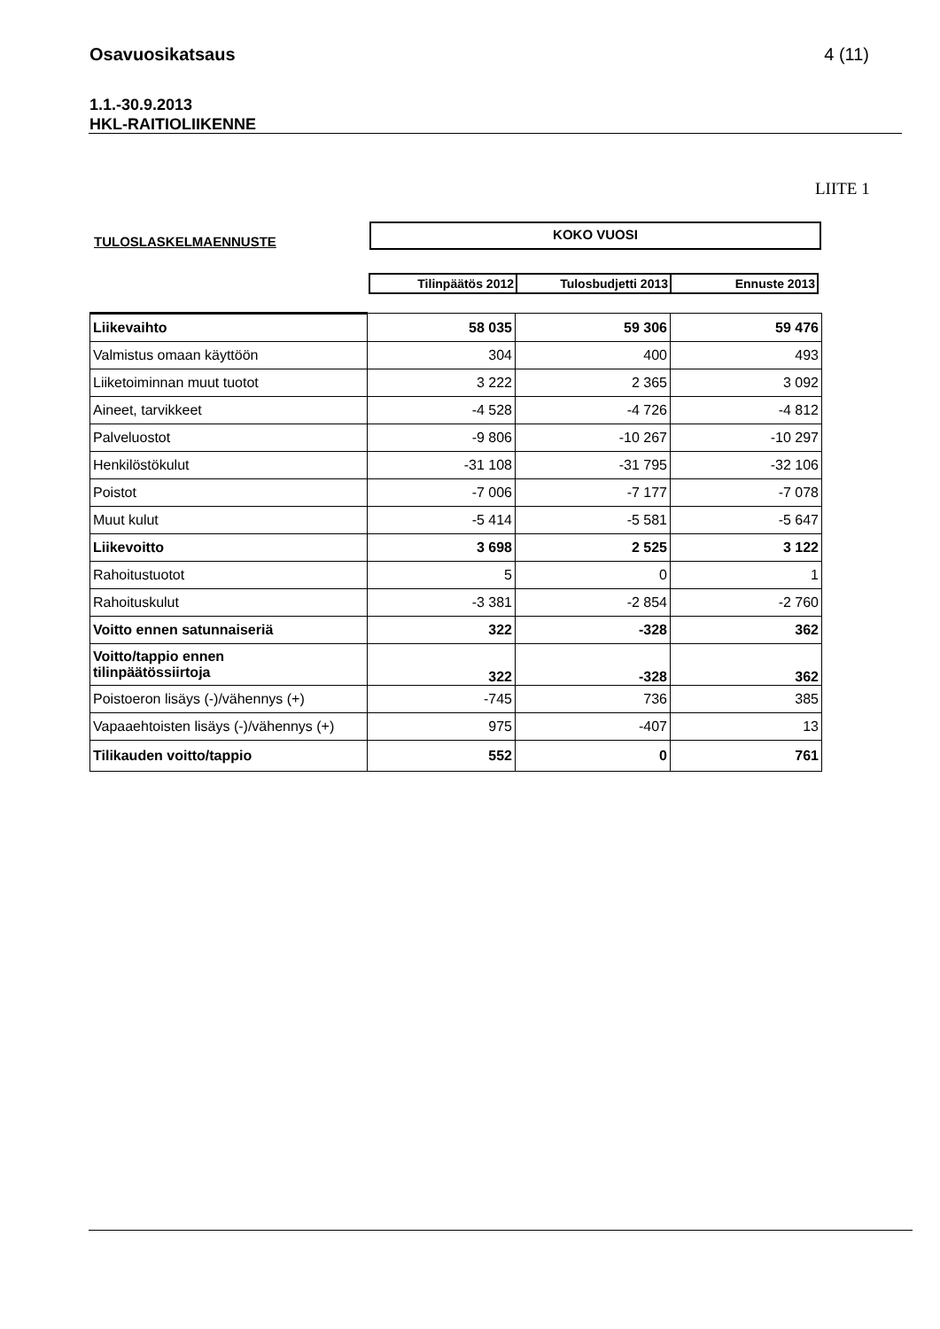Osavuosikatsaus 4 (11)
1.1.-30.9.2013
HKL-RAITIOLIIKENNE
LIITE 1
TULOSLASKELMAENNUSTE
KOKO VUOSI
| Tilinpäätös 2012 | Tulosbudjetti 2013 | Ennuste 2013 |
| Liikevaihto | 58 035 | 59 306 | 59 476 |
| Valmistus omaan käyttöön | 304 | 400 | 493 |
| Liiketoiminnan muut tuotot | 3 222 | 2 365 | 3 092 |
| Aineet, tarvikkeet | -4 528 | -4 726 | -4 812 |
| Palveluostot | -9 806 | -10 267 | -10 297 |
| Henkilöstökulut | -31 108 | -31 795 | -32 106 |
| Poistot | -7 006 | -7 177 | -7 078 |
| Muut kulut | -5 414 | -5 581 | -5 647 |
| Liikevoitto | 3 698 | 2 525 | 3 122 |
| Rahoitustuotot | 5 | 0 | 1 |
| Rahoituskulut | -3 381 | -2 854 | -2 760 |
| Voitto ennen satunnaiseriä | 322 | -328 | 362 |
| Voitto/tappio ennen tilinpäätössiirtoja | 322 | -328 | 362 |
| Poistoeron lisäys (-)/vähennys (+) | -745 | 736 | 385 |
| Vapaaehtoisten lisäys (-)/vähennys (+) | 975 | -407 | 13 |
| Tilikauden voitto/tappio | 552 | 0 | 761 |